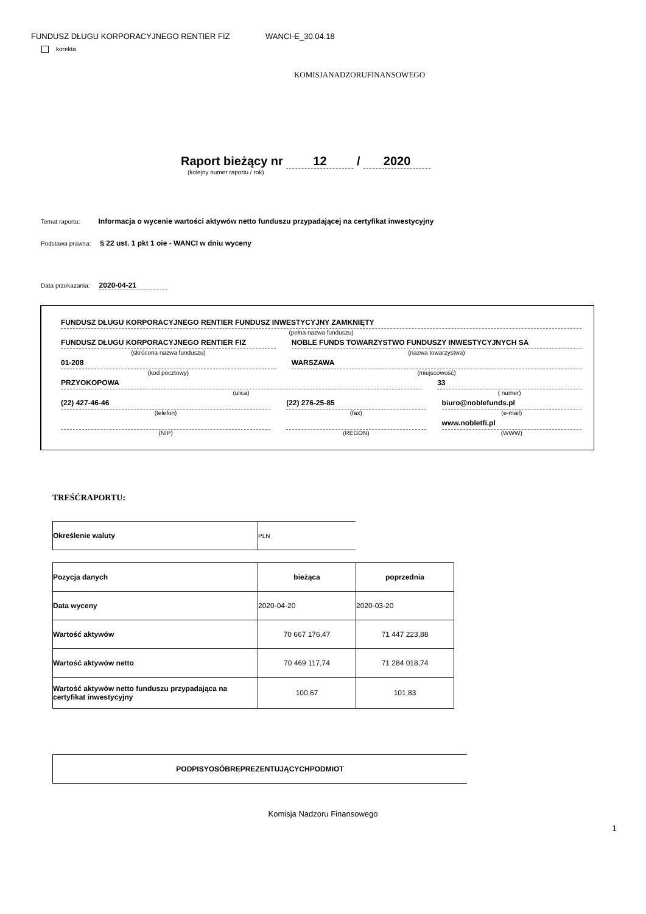FUNDUSZ DŁUGU KORPORACYJNEGO RENTIER FIZ WANCI-E_30.04.18
korekta
KOMISJANADZORUFINANSOWEGO
Raport bieżący nr 12 / 2020
(kolejny numer raportu / rok)
Temat raportu: Informacja o wycenie wartości aktywów netto funduszu przypadającej na certyfikat inwestycyjny
Podstawa prawna: § 22 ust. 1 pkt 1 oie - WANCI w dniu wyceny
Data przekazania: 2020-04-21
FUNDUSZ DŁUGU KORPORACYJNEGO RENTIER FUNDUSZ INWESTYCYJNY ZAMKNIĘTY
(pełna nazwa funduszu)
FUNDUSZ DŁUGU KORPORACYJNEGO RENTIER FIZ
(skrócona nazwa funduszu)
NOBLE FUNDS TOWARZYSTWO FUNDUSZY INWESTYCYJNYCH SA
(nazwa towarzystwa)
01-208
(kod pocztowy)
WARSZAWA
(miejscowość)
PRZYOKOPOWA
(ulica)
33
( numer)
(22) 427-46-46
(telefon)
(22) 276-25-85
(fax)
biuro@noblefunds.pl
(e-mail)
(NIP) (REGON)
www.nobletfi.pl
(WWW)
TREŚĆRAPORTU:
| Określenie waluty | PLN |
| Pozycja danych | bieżąca | poprzednia |
| --- | --- | --- |
| Data wyceny | 2020-04-20 | 2020-03-20 |
| Wartość aktywów | 70 667 176,47 | 71 447 223,88 |
| Wartość aktywów netto | 70 469 117,74 | 71 284 018,74 |
| Wartość aktywów netto funduszu przypadająca na certyfikat inwestycyjny | 100,67 | 101,83 |
| PODPISYOSÓBREPREZENTUJĄCYCHPODMIOT |
Komisja Nadzoru Finansowego
1